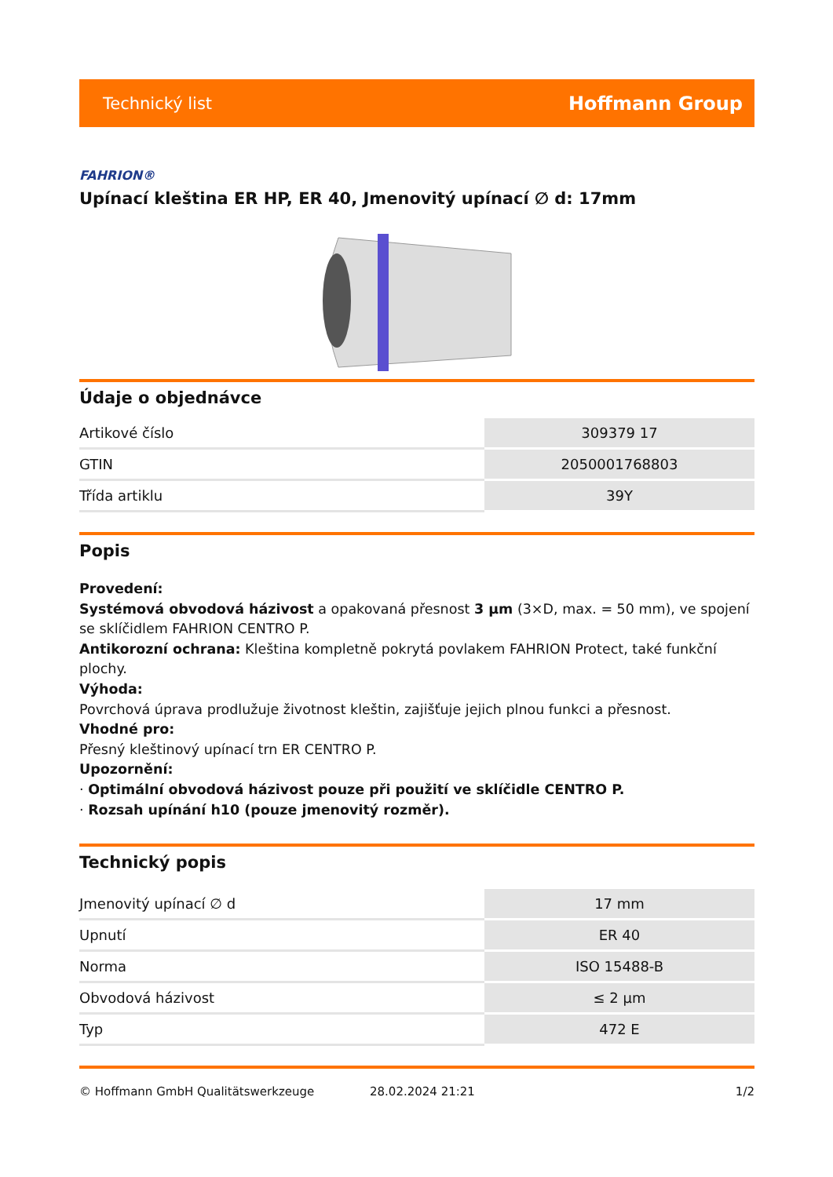Technický list Hoffmann Group
FAHRION®
Upínací kleština ER HP, ER 40, Jmenovitý upínací ∅ d: 17mm
Údaje o objednávce
| Artikové číslo | 309379 17 |
| GTIN | 2050001768803 |
| Třída artiklu | 39Y |
Popis
Provedení:
Systémová obvodová házivost a opakovaná přesnost 3 µm (3×D, max. = 50 mm), ve spojení se sklíčidlem FAHRION CENTRO P.
Antikorozní ochrana: Kleština kompletně pokrytá povlakem FAHRION Protect, také funkční plochy.
Výhoda:
Povrchová úprava prodlužuje životnost kleštin, zajišťuje jejich plnou funkci a přesnost.
Vhodné pro:
Přesný kleštinový upínací trn ER CENTRO P.
Upozornění:
· Optimální obvodová házivost pouze při použití ve sklíčidle CENTRO P.
· Rozsah upínání h10 (pouze jmenovitý rozměr).
Technický popis
| Jmenovitý upínací ∅ d | 17 mm |
| Upnutí | ER 40 |
| Norma | ISO 15488-B |
| Obvodová házivost | ≤ 2 µm |
| Typ | 472 E |
© Hoffmann GmbH Qualitätswerkzeuge 28.02.2024 21:21 1/2